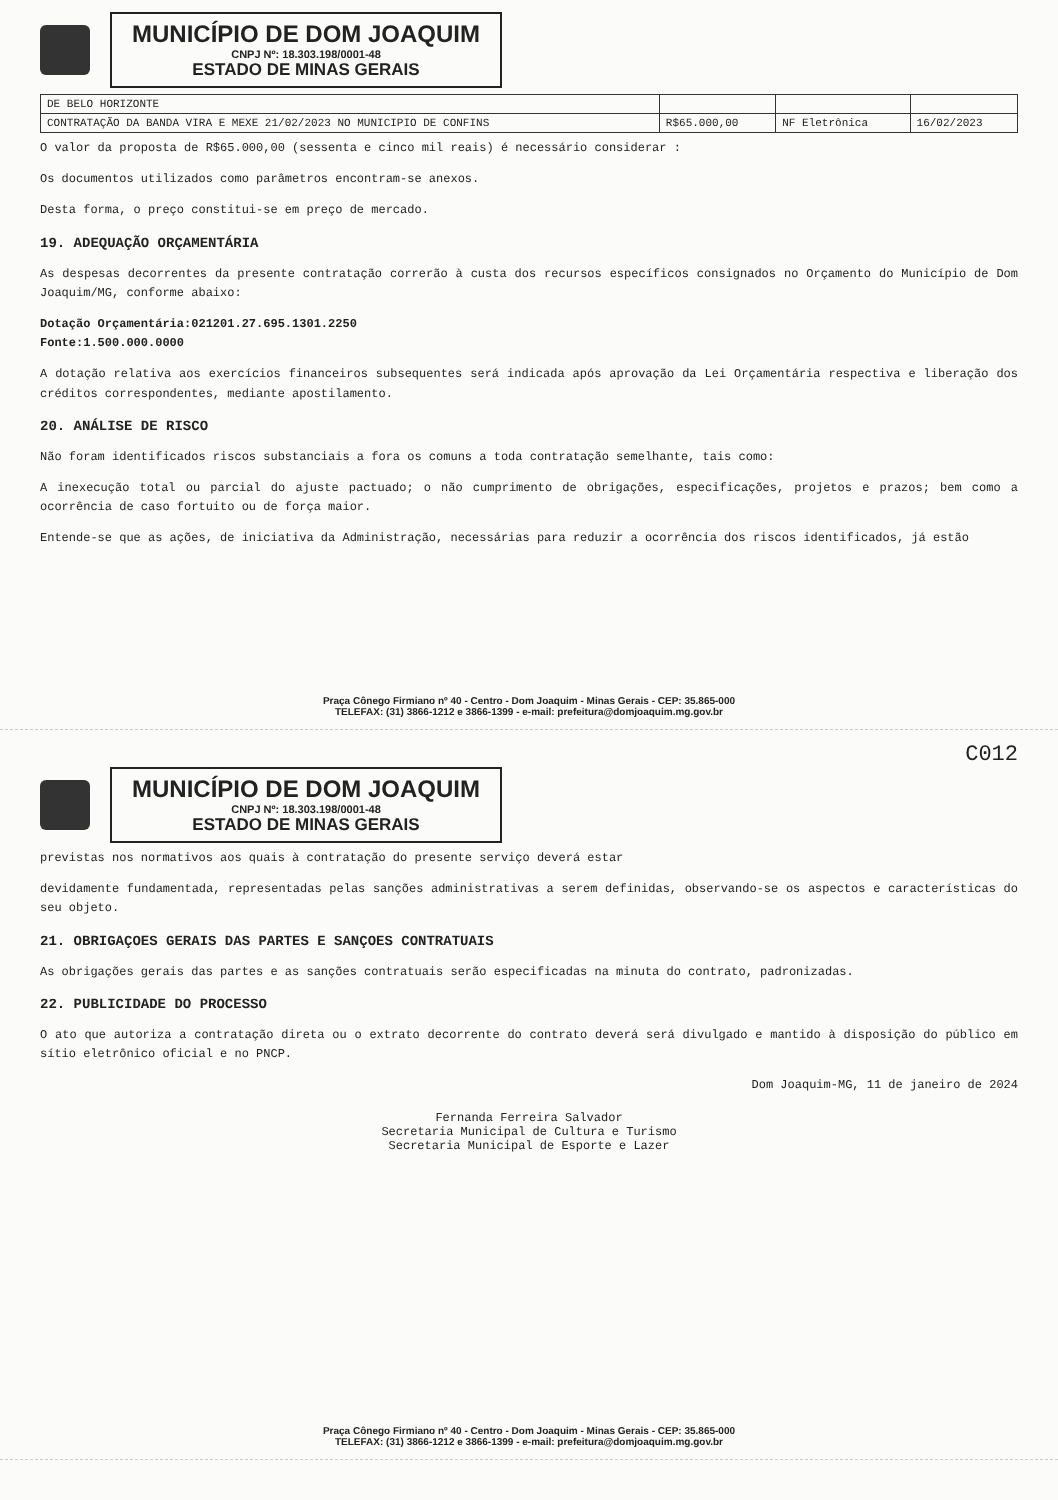MUNICÍPIO DE DOM JOAQUIM
CNPJ Nº: 18.303.198/0001-48
ESTADO DE MINAS GERAIS
| DE BELO HORIZONTE | | | |
| CONTRATAÇÃO DA BANDA VIRA E MEXE 21/02/2023 NO MUNICIPIO DE CONFINS | R$65.000,00 | NF Eletrônica | 16/02/2023 |
O valor da proposta de R$65.000,00 (sessenta e cinco mil reais) é necessário considerar :
Os documentos utilizados como parâmetros encontram-se anexos.
Desta forma, o preço constitui-se em preço de mercado.
19. ADEQUAÇÃO ORÇAMENTÁRIA
As despesas decorrentes da presente contratação correrão à custa dos recursos específicos consignados no Orçamento do Município de Dom Joaquim/MG, conforme abaixo:
Dotação Orçamentária:021201.27.695.1301.2250
Fonte:1.500.000.0000
A dotação relativa aos exercícios financeiros subsequentes será indicada após aprovação da Lei Orçamentária respectiva e liberação dos créditos correspondentes, mediante apostilamento.
20. ANÁLISE DE RISCO
Não foram identificados riscos substanciais a fora os comuns a toda contratação semelhante, tais como:
A inexecução total ou parcial do ajuste pactuado; o não cumprimento de obrigações, especificações, projetos e prazos; bem como a ocorrência de caso fortuito ou de força maior.
Entende-se que as ações, de iniciativa da Administração, necessárias para reduzir a ocorrência dos riscos identificados, já estão
Praça Cônego Firmiano nº 40 - Centro - Dom Joaquim - Minas Gerais - CEP: 35.865-000
TELEFAX: (31) 3866-1212 e 3866-1399 - e-mail: prefeitura@domjoaquim.mg.gov.br
C012
MUNICÍPIO DE DOM JOAQUIM
CNPJ Nº: 18.303.198/0001-48
ESTADO DE MINAS GERAIS
previstas nos normativos aos quais à contratação do presente serviço deverá estar
devidamente fundamentada, representadas pelas sanções administrativas a serem definidas, observando-se os aspectos e características do seu objeto.
21. OBRIGAÇOES GERAIS DAS PARTES E SANÇOES CONTRATUAIS
As obrigações gerais das partes e as sanções contratuais serão especificadas na minuta do contrato, padronizadas.
22. PUBLICIDADE DO PROCESSO
O ato que autoriza a contratação direta ou o extrato decorrente do contrato deverá será divulgado e mantido à disposição do público em sítio eletrônico oficial e no PNCP.
Dom Joaquim-MG, 11 de janeiro de 2024
Fernanda Ferreira Salvador
Secretaria Municipal de Cultura e Turismo
Secretaria Municipal de Esporte e Lazer
Praça Cônego Firmiano nº 40 - Centro - Dom Joaquim - Minas Gerais - CEP: 35.865-000
TELEFAX: (31) 3866-1212 e 3866-1399 - e-mail: prefeitura@domjoaquim.mg.gov.br